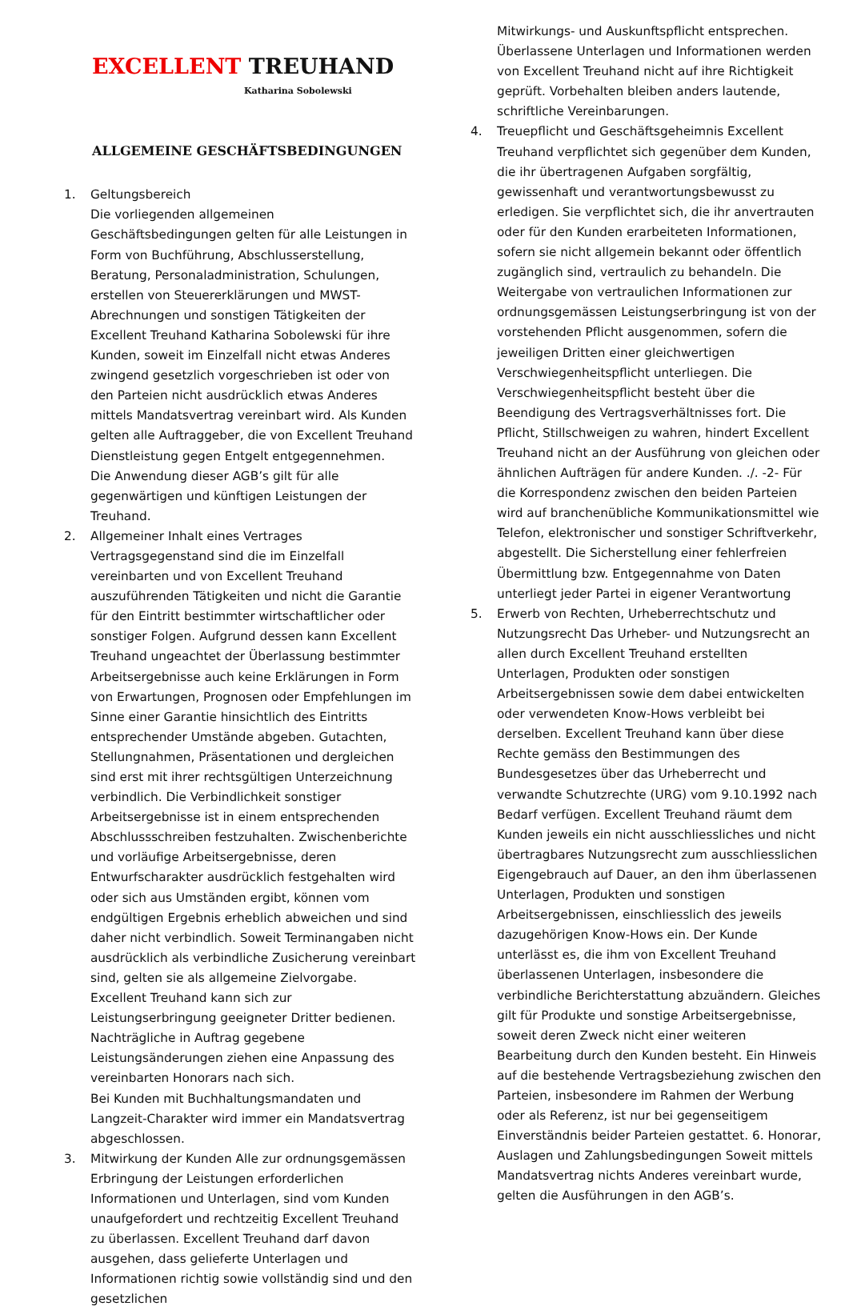EXCELLENT TREUHAND
Katharina Sobolewski
ALLGEMEINE GESCHÄFTSBEDINGUNGEN
1. Geltungsbereich
Die vorliegenden allgemeinen Geschäftsbedingungen gelten für alle Leistungen in Form von Buchführung, Abschlusserstellung, Beratung, Personaladministration, Schulungen, erstellen von Steuererklärungen und MWST-Abrechnungen und sonstigen Tätigkeiten der Excellent Treuhand Katharina Sobolewski für ihre Kunden, soweit im Einzelfall nicht etwas Anderes zwingend gesetzlich vorgeschrieben ist oder von den Parteien nicht ausdrücklich etwas Anderes mittels Mandatsvertrag vereinbart wird. Als Kunden gelten alle Auftraggeber, die von Excellent Treuhand Dienstleistung gegen Entgelt entgegennehmen.
Die Anwendung dieser AGB’s gilt für alle gegenwärtigen und künftigen Leistungen der Treuhand.
2. Allgemeiner Inhalt eines Vertrages Vertragsgegenstand sind die im Einzelfall vereinbarten und von Excellent Treuhand auszuführenden Tätigkeiten und nicht die Garantie für den Eintritt bestimmter wirtschaftlicher oder sonstiger Folgen. Aufgrund dessen kann Excellent Treuhand ungeachtet der Überlassung bestimmter Arbeitsergebnisse auch keine Erklärungen in Form von Erwartungen, Prognosen oder Empfehlungen im Sinne einer Garantie hinsichtlich des Eintritts entsprechender Umstände abgeben. Gutachten, Stellungnahmen, Präsentationen und dergleichen sind erst mit ihrer rechtsgültigen Unterzeichnung verbindlich. Die Verbindlichkeit sonstiger Arbeitsergebnisse ist in einem entsprechenden Abschlussschreiben festzuhalten. Zwischenberichte und vorläufige Arbeitsergebnisse, deren Entwurfscharakter ausdrücklich festgehalten wird oder sich aus Umständen ergibt, können vom endgültigen Ergebnis erheblich abweichen und sind daher nicht verbindlich. Soweit Terminangaben nicht ausdrücklich als verbindliche Zusicherung vereinbart sind, gelten sie als allgemeine Zielvorgabe. Excellent Treuhand kann sich zur Leistungserbringung geeigneter Dritter bedienen. Nachträgliche in Auftrag gegebene Leistungsänderungen ziehen eine Anpassung des vereinbarten Honorars nach sich.
Bei Kunden mit Buchhaltungsmandaten und Langzeit-Charakter wird immer ein Mandatsvertrag abgeschlossen.
3. Mitwirkung der Kunden Alle zur ordnungsgemässen Erbringung der Leistungen erforderlichen Informationen und Unterlagen, sind vom Kunden unaufgefordert und rechtzeitig Excellent Treuhand zu überlassen. Excellent Treuhand darf davon ausgehen, dass gelieferte Unterlagen und Informationen richtig sowie vollständig sind und den gesetzlichen
Mitwirkungs- und Auskunftspflicht entsprechen. Überlassene Unterlagen und Informationen werden von Excellent Treuhand nicht auf ihre Richtigkeit geprüft. Vorbehalten bleiben anders lautende, schriftliche Vereinbarungen.
4. Treuepflicht und Geschäftsgeheimnis Excellent Treuhand verpflichtet sich gegenüber dem Kunden, die ihr übertragenen Aufgaben sorgfältig, gewissenhaft und verantwortungsbewusst zu erledigen. Sie verpflichtet sich, die ihr anvertrauten oder für den Kunden erarbeiteten Informationen, sofern sie nicht allgemein bekannt oder öffentlich zugänglich sind, vertraulich zu behandeln. Die Weitergabe von vertraulichen Informationen zur ordnungsgemässen Leistungserbringung ist von der vorstehenden Pflicht ausgenommen, sofern die jeweiligen Dritten einer gleichwertigen Verschwiegenheitspflicht unterliegen. Die Verschwiegenheitspflicht besteht über die Beendigung des Vertragsverhältnisses fort. Die Pflicht, Stillschweigen zu wahren, hindert Excellent Treuhand nicht an der Ausführung von gleichen oder ähnlichen Aufträgen für andere Kunden. ./. -2- Für die Korrespondenz zwischen den beiden Parteien wird auf branchenübliche Kommunikationsmittel wie Telefon, elektronischer und sonstiger Schriftverkehr, abgestellt. Die Sicherstellung einer fehlerfreien Übermittlung bzw. Entgegennahme von Daten unterliegt jeder Partei in eigener Verantwortung
5. Erwerb von Rechten, Urheberrechtschutz und Nutzungsrecht Das Urheber- und Nutzungsrecht an allen durch Excellent Treuhand erstellten Unterlagen, Produkten oder sonstigen Arbeitsergebnissen sowie dem dabei entwickelten oder verwendeten Know-Hows verbleibt bei derselben. Excellent Treuhand kann über diese Rechte gemäss den Bestimmungen des Bundesgesetzes über das Urheberrecht und verwandte Schutzrechte (URG) vom 9.10.1992 nach Bedarf verfügen. Excellent Treuhand räumt dem Kunden jeweils ein nicht ausschliessliches und nicht übertragbares Nutzungsrecht zum ausschliesslichen Eigengebrauch auf Dauer, an den ihm überlassenen Unterlagen, Produkten und sonstigen Arbeitsergebnissen, einschliesslich des jeweils dazugehörigen Know-Hows ein. Der Kunde unterlässt es, die ihm von Excellent Treuhand überlassenen Unterlagen, insbesondere die verbindliche Berichterstattung abzuändern. Gleiches gilt für Produkte und sonstige Arbeitsergebnisse, soweit deren Zweck nicht einer weiteren Bearbeitung durch den Kunden besteht. Ein Hinweis auf die bestehende Vertragsbeziehung zwischen den Parteien, insbesondere im Rahmen der Werbung oder als Referenz, ist nur bei gegenseitigem Einverständnis beider Parteien gestattet. 6. Honorar, Auslagen und Zahlungsbedingungen Soweit mittels Mandatsvertrag nichts Anderes vereinbart wurde, gelten die Ausführungen in den AGB’s.